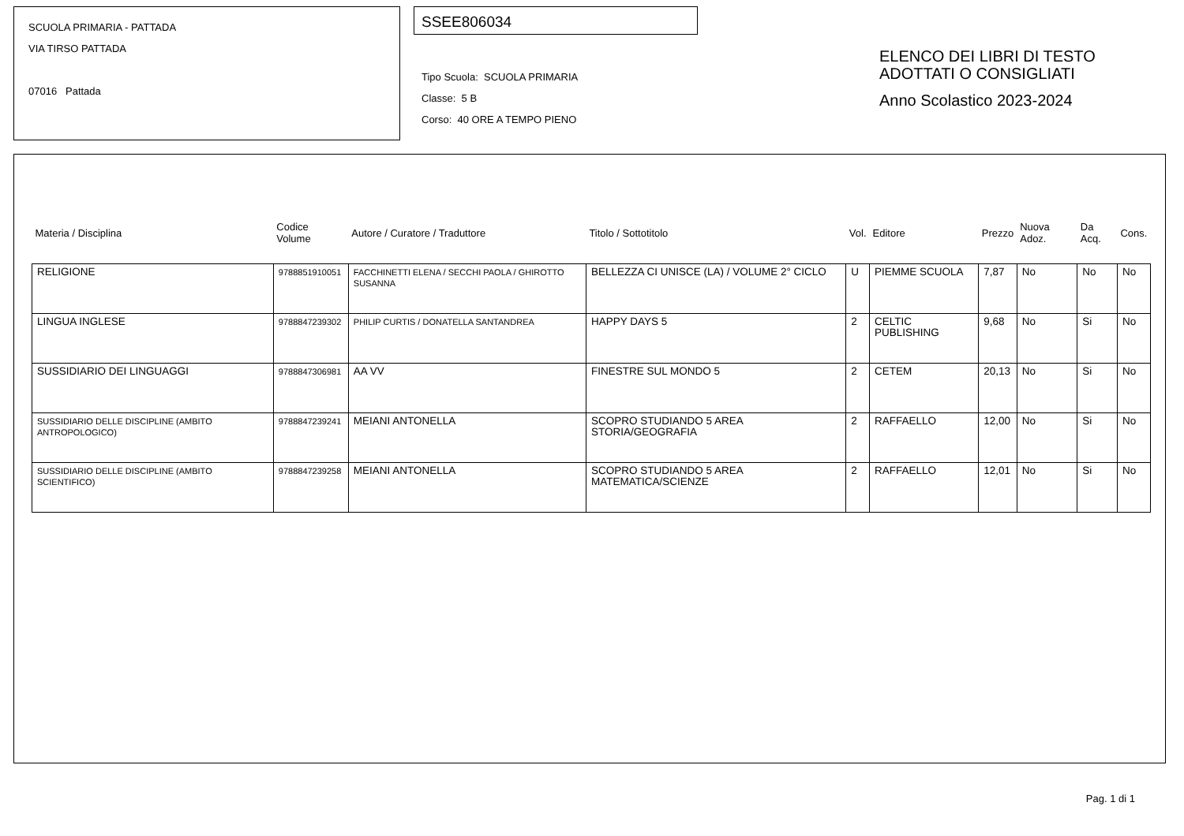SCUOLA PRIMARIA - PATTADA
VIA TIRSO PATTADA
07016 Pattada
SSEE806034
Tipo Scuola: SCUOLA PRIMARIA
Classe: 5 B
Corso: 40 ORE A TEMPO PIENO
ELENCO DEI LIBRI DI TESTO
ADOTTATI O CONSIGLIATI
Anno Scolastico 2023-2024
| Materia / Disciplina | Codice Volume | Autore / Curatore / Traduttore | Titolo / Sottotitolo | Vol. | Editore | Prezzo | Nuova Adoz. | Da Acq. | Cons. |
| --- | --- | --- | --- | --- | --- | --- | --- | --- | --- |
| RELIGIONE | 9788851910051 | FACCHINETTI ELENA / SECCHI PAOLA / GHIROTTO SUSANNA | BELLEZZA CI UNISCE (LA) / VOLUME 2° CICLO | U | PIEMME SCUOLA | 7,87 | No | No | No |
| LINGUA INGLESE | 9788847239302 | PHILIP CURTIS / DONATELLA SANTANDREA | HAPPY DAYS 5 | 2 | CELTIC PUBLISHING | 9,68 | No | Si | No |
| SUSSIDIARIO DEI LINGUAGGI | 9788847306981 | AA VV | FINESTRE SUL MONDO 5 | 2 | CETEM | 20,13 | No | Si | No |
| SUSSIDIARIO DELLE DISCIPLINE (AMBITO ANTROPOLOGICO) | 9788847239241 | MEIANI ANTONELLA | SCOPRO STUDIANDO 5 AREA STORIA/GEOGRAFIA | 2 | RAFFAELLO | 12,00 | No | Si | No |
| SUSSIDIARIO DELLE DISCIPLINE (AMBITO SCIENTIFICO) | 9788847239258 | MEIANI ANTONELLA | SCOPRO STUDIANDO 5 AREA MATEMATICA/SCIENZE | 2 | RAFFAELLO | 12,01 | No | Si | No |
Pag. 1 di 1